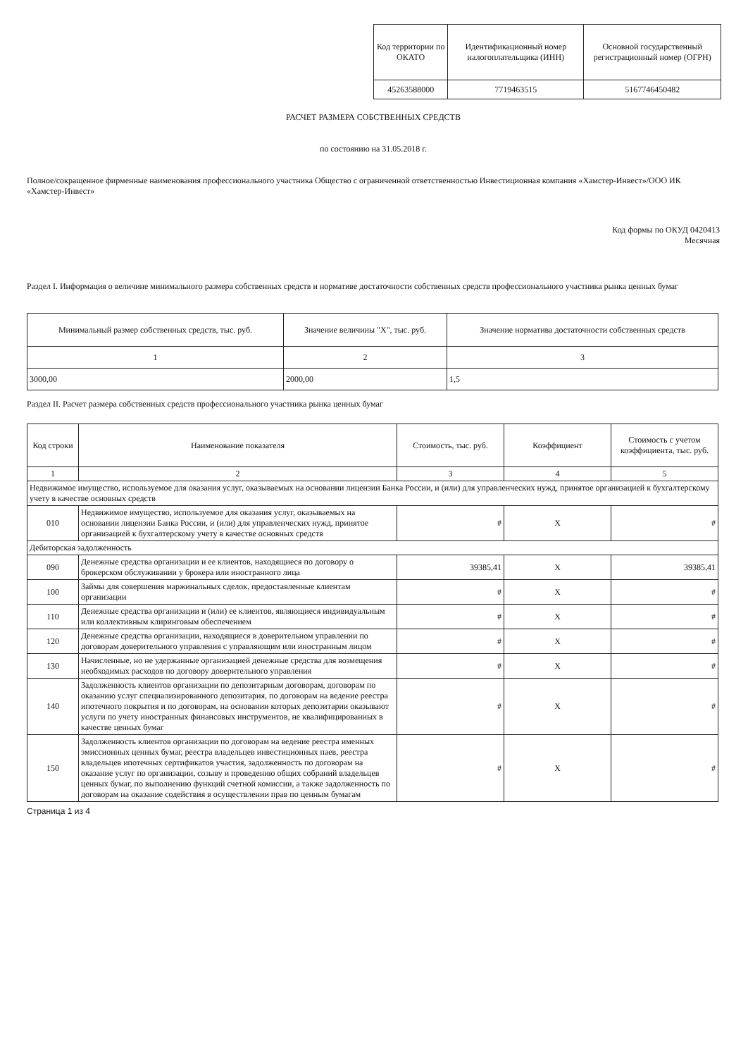| Код территории по ОКАТО | Идентификационный номер налогоплательщика (ИНН) | Основной государственный регистрационный номер (ОГРН) |
| 45263588000 | 7719463515 | 5167746450482 |
РАСЧЕТ РАЗМЕРА СОБСТВЕННЫХ СРЕДСТВ
по состоянию на 31.05.2018 г.
Полное/сокращенное фирменные наименования профессионального участника Общество с ограниченной ответственностью Инвестиционная компания «Хамстер-Инвест»/ООО ИК «Хамстер-Инвест»
Код формы по ОКУД 0420413
Месячная
Раздел I. Информация о величине минимального размера собственных средств и нормативе достаточности собственных средств профессионального участника рынка ценных бумаг
| Минимальный размер собственных средств, тыс. руб. | Значение величины "X", тыс. руб. | Значение норматива достаточности собственных средств |
| 1 | 2 | 3 |
| 3000,00 | 2000,00 | 1,5 |
Раздел II. Расчет размера собственных средств профессионального участника рынка ценных бумаг
| Код строки | Наименование показателя | Стоимость, тыс. руб. | Коэффициент | Стоимость с учетом коэффициента, тыс. руб. |
| --- | --- | --- | --- | --- |
| 1 | 2 | 3 | 4 | 5 |
| Недвижимое имущество, используемое для оказания услуг, оказываемых на основании лицензии Банка России, и (или) для управленческих нужд, принятое организацией к бухгалтерскому учету в качестве основных средств | | | | |
| 010 | Недвижимое имущество, используемое для оказания услуг, оказываемых на основании лицензии Банка России, и (или) для управленческих нужд, принятое организацией к бухгалтерскому учету в качестве основных средств | # | X | # |
| Дебиторская задолженность | | | | |
| 090 | Денежные средства организации и ее клиентов, находящиеся по договору о брокерском обслуживании у брокера или иностранного лица | 39385,41 | X | 39385,41 |
| 100 | Займы для совершения маржинальных сделок, предоставленные клиентам организации | # | X | # |
| 110 | Денежные средства организации и (или) ее клиентов, являющиеся индивидуальным или коллективным клиринговым обеспечением | # | X | # |
| 120 | Денежные средства организации, находящиеся в доверительном управлении по договорам доверительного управления с управляющим или иностранным лицом | # | X | # |
| 130 | Начисленные, но не удержанные организацией денежные средства для возмещения необходимых расходов по договору доверительного управления | # | X | # |
| 140 | Задолженность клиентов организации по депозитарным договорам, договорам по оказанию услуг специализированного депозитария, по договорам на ведение реестра ипотечного покрытия и по договорам, на основании которых депозитарии оказывают услуги по учету иностранных финансовых инструментов, не квалифицированных в качестве ценных бумаг | # | X | # |
| 150 | Задолженность клиентов организации по договорам на ведение реестра именных эмиссионных ценных бумаг, реестра владельцев инвестиционных паев, реестра владельцев ипотечных сертификатов участия, задолженность по договорам на оказание услуг по организации, созыву и проведению общих собраний владельцев ценных бумаг, по выполнению функций счетной комиссии, а также задолженность по договорам на оказание содействия в осуществлении прав по ценным бумагам | # | X | # |
Страница 1 из 4